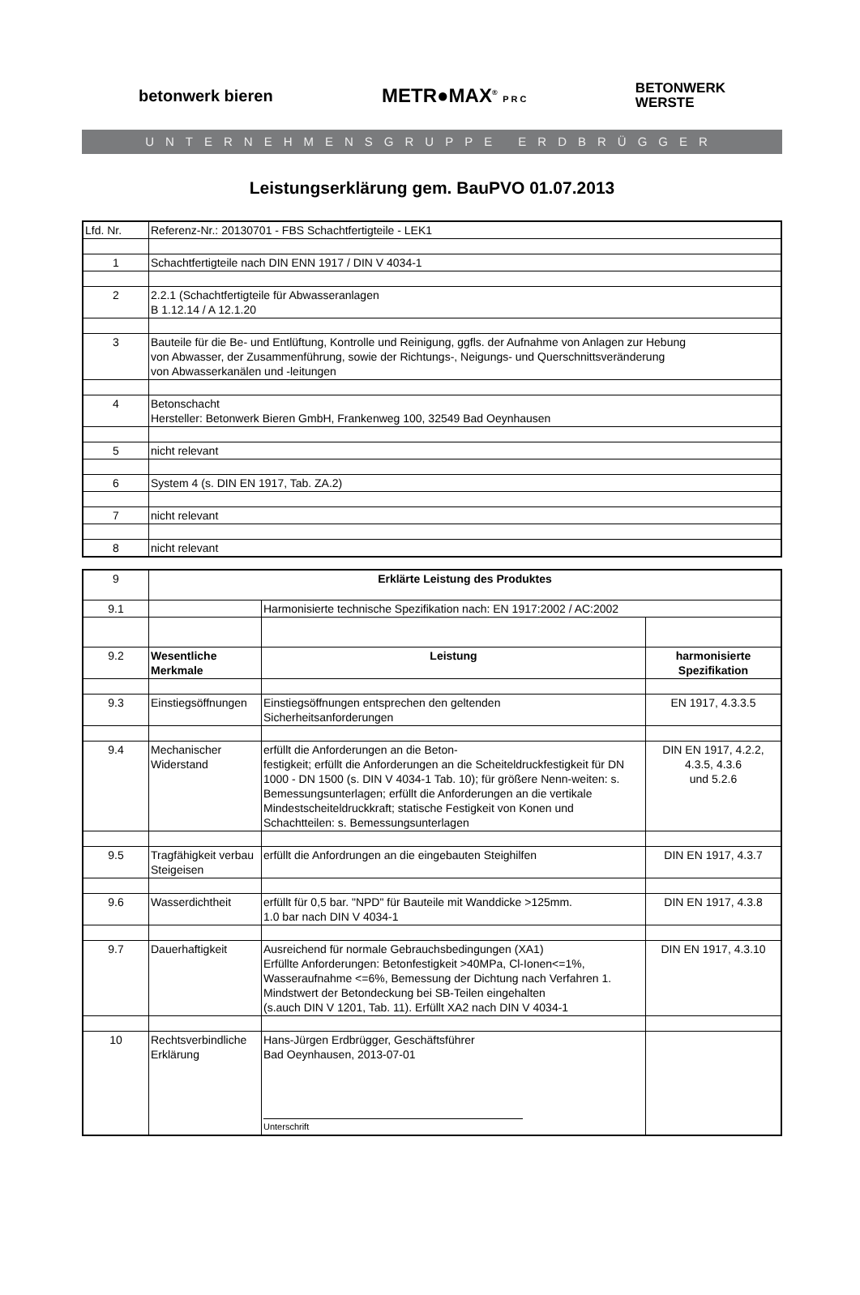betonwerk bieren METR●MAX<sup>®</sup> P R C BETONWERK
WERSTE
UNTERNEHMENSGRUPPE ERDBRÜGGER
Leistungserklärung gem. BauPVO 01.07.2013
| Lfd. Nr. | Referenz-Nr.: 20130701 - FBS Schachtfertigteile - LEK1 |
| 1 | Schachtfertigteile nach DIN ENN 1917 / DIN V 4034-1 |
| 2 | 2.2.1 (Schachtfertigteile für Abwasseranlagen B 1.12.14 / A 12.1.20 |
| 3 | Bauteile für die Be- und Entlüftung, Kontrolle und Reinigung, ggfls. der Aufnahme von Anlagen zur Hebung von Abwasser, der Zusammenführung, sowie der Richtungs-, Neigungs- und Querschnittsveränderung von Abwasserkanälen und -leitungen |
| 4 | Betonschacht Hersteller: Betonwerk Bieren GmbH, Frankenweg 100, 32549 Bad Oeynhausen |
| 5 | nicht relevant |
| 6 | System 4 (s. DIN EN 1917, Tab. ZA.2) |
| 7 | nicht relevant |
| 8 | nicht relevant |
| 9 | Erklärte Leistung des Produktes | | |
| 9.1 | | Harmonisierte technische Spezifikation nach: EN 1917:2002 / AC:2002 | |
| 9.2 | Wesentliche Merkmale | Leistung | harmonisierte Spezifikation |
| 9.3 | Einstiegsöffnungen | Einstiegsöffnungen entsprechen den geltenden Sicherheitsanforderungen | EN 1917, 4.3.3.5 |
| 9.4 | Mechanischer Widerstand | erfüllt die Anforderungen an die Beton- festigkeit; erfüllt die Anforderungen an die Scheiteldruckfestigkeit für DN 1000 - DN 1500 (s. DIN V 4034-1 Tab. 10); für größere Nenn-weiten: s. Bemessungsunterlagen; erfüllt die Anforderungen an die vertikale Mindestscheiteldruckkraft; statische Festigkeit von Konen und Schachtteilen: s. Bemessungsunterlagen | DIN EN 1917, 4.2.2, 4.3.5, 4.3.6 und 5.2.6 |
| 9.5 | Tragfähigkeit verbau Steigeisen | erfüllt die Anfordrungen an die eingebauten Steighilfen | DIN EN 1917, 4.3.7 |
| 9.6 | Wasserdichtheit | erfüllt für 0,5 bar. "NPD" für Bauteile mit Wanddicke >125mm. 1.0 bar nach DIN V 4034-1 | DIN EN 1917, 4.3.8 |
| 9.7 | Dauerhaftigkeit | Ausreichend für normale Gebrauchsbedingungen (XA1) Erfüllte Anforderungen: Betonfestigkeit >40MPa, Cl-Ionen<=1%, Wasseraufnahme <=6%, Bemessung der Dichtung nach Verfahren 1. Mindstwert der Betondeckung bei SB-Teilen eingehalten (s.auch DIN V 1201, Tab. 11). Erfüllt XA2 nach DIN V 4034-1 | DIN EN 1917, 4.3.10 |
| 10 | Rechtsverbindliche Erklärung | Hans-Jürgen Erdbrügger, Geschäftsführer Bad Oeynhausen, 2013-07-01 Unterschrift | |